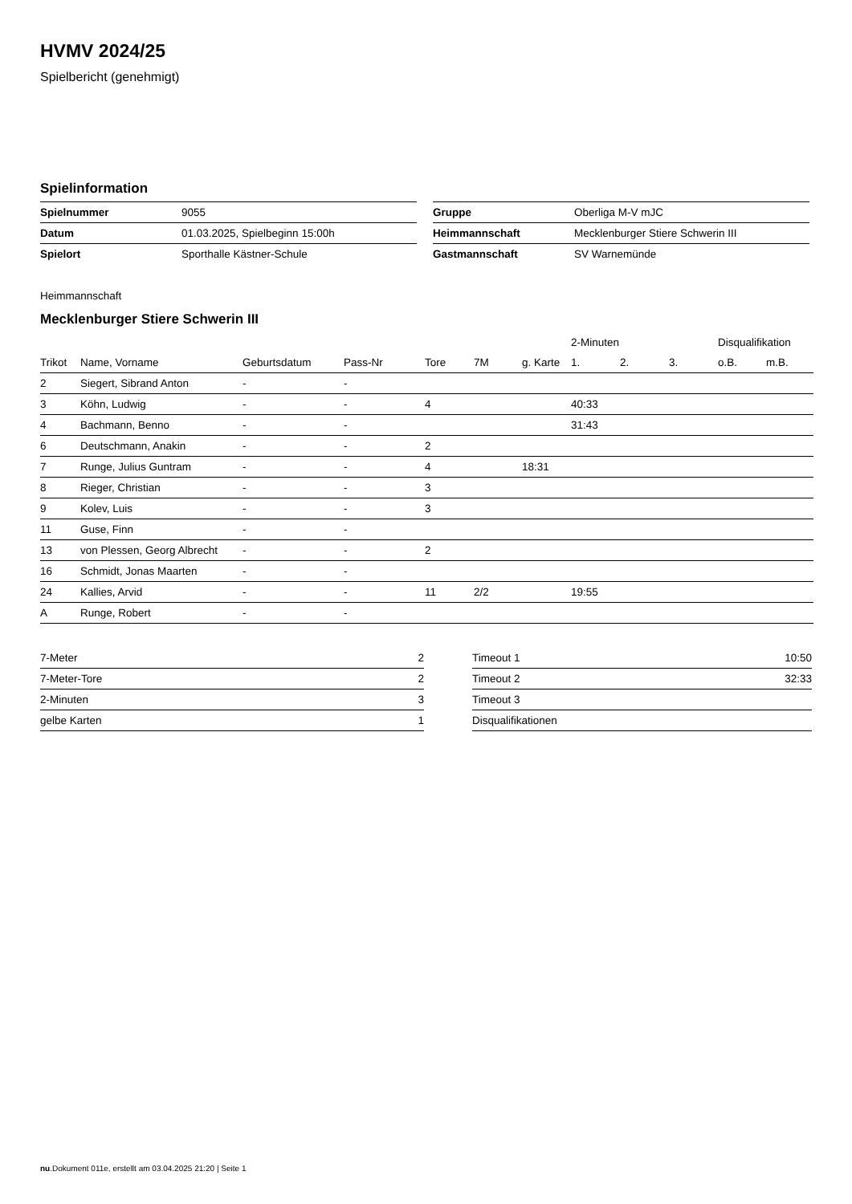HVMV 2024/25
Spielbericht (genehmigt)
Spielinformation
| Spielnummer | 9055 |
| Datum | 01.03.2025, Spielbeginn 15:00h |
| Spielort | Sporthalle Kästner-Schule |
| Gruppe | Oberliga M-V mJC |
| Heimmannschaft | Mecklenburger Stiere Schwerin III |
| Gastmannschaft | SV Warnemünde |
Heimmannschaft
Mecklenburger Stiere Schwerin III
| | | | | | | | 2-Minuten | | | Disqualifikation | |
| --- | --- | --- | --- | --- | --- | --- | --- | --- | --- | --- | --- |
| Trikot | Name, Vorname | Geburtsdatum | Pass-Nr | Tore | 7M | g. Karte | 1. | 2. | 3. | o.B. | m.B. |
| 2 | Siegert, Sibrand Anton | - | - | | | | | | | | |
| 3 | Köhn, Ludwig | - | - | 4 | | | 40:33 | | | | |
| 4 | Bachmann, Benno | - | - | | | | 31:43 | | | | |
| 6 | Deutschmann, Anakin | - | - | 2 | | | | | | | |
| 7 | Runge, Julius Guntram | - | - | 4 | | 18:31 | | | | | |
| 8 | Rieger, Christian | - | - | 3 | | | | | | | |
| 9 | Kolev, Luis | - | - | 3 | | | | | | | |
| 11 | Guse, Finn | - | - | | | | | | | | |
| 13 | von Plessen, Georg Albrecht | - | - | 2 | | | | | | | |
| 16 | Schmidt, Jonas Maarten | - | - | | | | | | | | |
| 24 | Kallies, Arvid | - | - | 11 | 2/2 | | 19:55 | | | | |
| A | Runge, Robert | - | - | | | | | | | | |
| 7-Meter | 2 |
| 7-Meter-Tore | 2 |
| 2-Minuten | 3 |
| gelbe Karten | 1 |
| Timeout 1 | 10:50 |
| Timeout 2 | 32:33 |
| Timeout 3 | |
| Disqualifikationen | |
nu.Dokument 011e, erstellt am 03.04.2025 21:20 | Seite 1